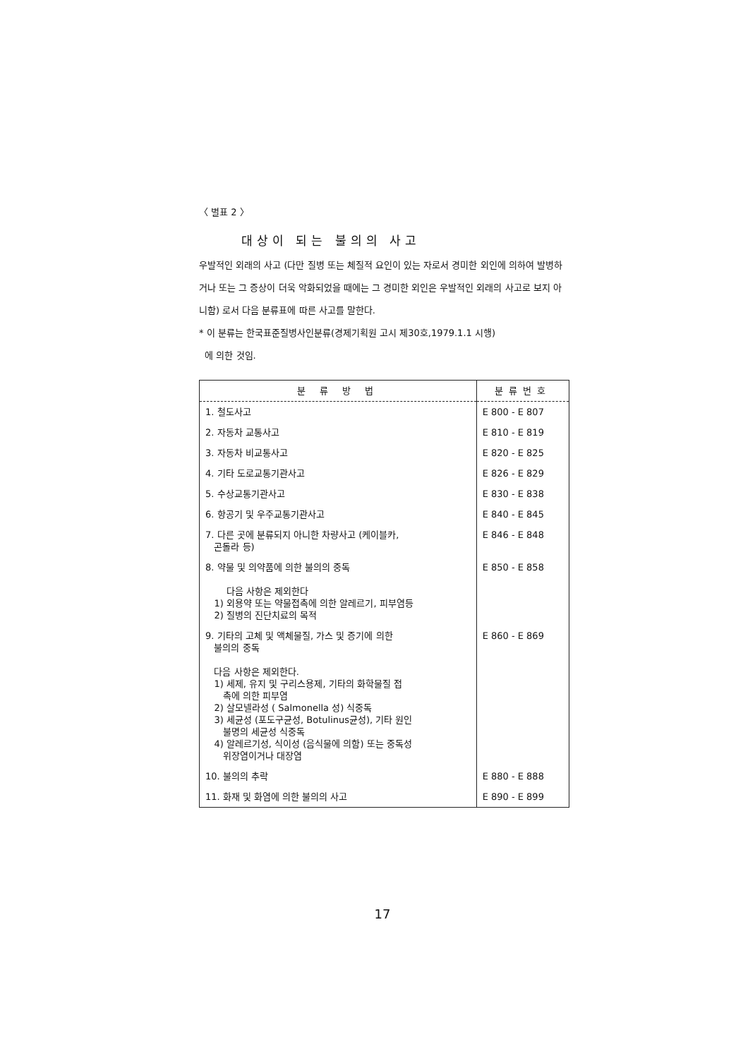〈 별표 2 〉
대상이 되는 불의의 사고
우발적인 외래의 사고 (다만 질병 또는 체질적 요인이 있는 자로서 경미한 외인에 의하여 발병하거나 또는 그 증상이 더욱 악화되었을 때에는 그 경미한 외인은 우발적인 외래의 사고로 보지 아니함) 로서 다음 분류표에 따른 사고를 말한다.
* 이 분류는 한국표준질병사인분류(경제기획원 고시 제30호,1979.1.1 시행)
에 의한 것임.
| 분 류 방 법 | 분류번호 |
| --- | --- |
| 1. 철도사고 | E 800 - E 807 |
| 2. 자동차 교통사고 | E 810 - E 819 |
| 3. 자동차 비교통사고 | E 820 - E 825 |
| 4. 기타 도로교통기관사고 | E 826 - E 829 |
| 5. 수상교통기관사고 | E 830 - E 838 |
| 6. 항공기 및 우주교통기관사고 | E 840 - E 845 |
| 7. 다른 곳에 분류되지 아니한 차량사고 (케이블카, 곤돌라 등) | E 846 - E 848 |
| 8. 약물 및 의약품에 의한 불의의 중독 다음 사항은 제외한다 1) 외용약 또는 약물접촉에 의한 알레르기, 피부염등 2) 질병의 진단치료의 목적 | E 850 - E 858 |
| 9. 기타의 고체 및 액체물질, 가스 및 증기에 의한 불의의 중독 다음 사항은 제외한다. 1) 세제, 유지 및 구리스용제, 기타의 화학물질 접 촉에 의한 피부염 2) 살모넬라성 ( Salmonella 성) 식중독 3) 세균성 (포도구균성, Botulinus균성), 기타 원인 불명의 세균성 식중독 4) 알레르기성, 식이성 (음식물에 의함) 또는 중독성 위장염이거나 대장염 | E 860 - E 869 |
| 10. 불의의 추락 | E 880 - E 888 |
| 11. 화재 및 화염에 의한 불의의 사고 | E 890 - E 899 |
17